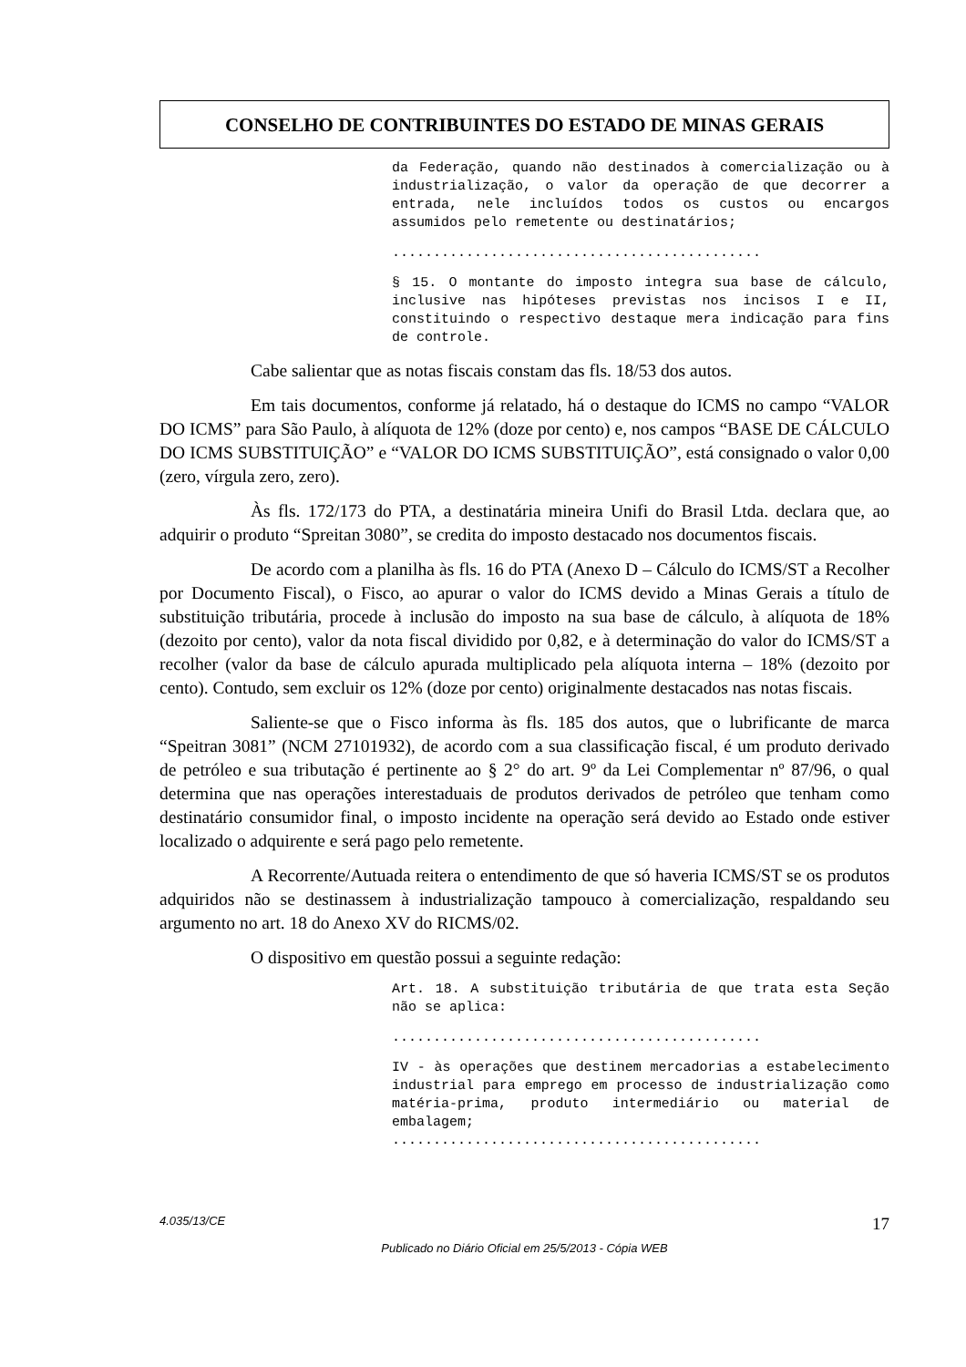CONSELHO DE CONTRIBUINTES DO ESTADO DE MINAS GERAIS
da Federação, quando não destinados à comercialização ou à industrialização, o valor da operação de que decorrer a entrada, nele incluídos todos os custos ou encargos assumidos pelo remetente ou destinatários;
.............................................
§ 15. O montante do imposto integra sua base de cálculo, inclusive nas hipóteses previstas nos incisos I e II, constituindo o respectivo destaque mera indicação para fins de controle.
Cabe salientar que as notas fiscais constam das fls. 18/53 dos autos.
Em tais documentos, conforme já relatado, há o destaque do ICMS no campo “VALOR DO ICMS” para São Paulo, à alíquota de 12% (doze por cento) e, nos campos “BASE DE CÁLCULO DO ICMS SUBSTITUIÇÃO” e “VALOR DO ICMS SUBSTITUIÇÃO”, está consignado o valor 0,00 (zero, vírgula zero, zero).
Às fls. 172/173 do PTA, a destinatária mineira Unifi do Brasil Ltda. declara que, ao adquirir o produto “Spreitan 3080”, se credita do imposto destacado nos documentos fiscais.
De acordo com a planilha às fls. 16 do PTA (Anexo D – Cálculo do ICMS/ST a Recolher por Documento Fiscal), o Fisco, ao apurar o valor do ICMS devido a Minas Gerais a título de substituição tributária, procede à inclusão do imposto na sua base de cálculo, à alíquota de 18% (dezoito por cento), valor da nota fiscal dividido por 0,82, e à determinação do valor do ICMS/ST a recolher (valor da base de cálculo apurada multiplicado pela alíquota interna – 18% (dezoito por cento). Contudo, sem excluir os 12% (doze por cento) originalmente destacados nas notas fiscais.
Saliente-se que o Fisco informa às fls. 185 dos autos, que o lubrificante de marca “Speitran 3081” (NCM 27101932), de acordo com a sua classificação fiscal, é um produto derivado de petróleo e sua tributação é pertinente ao § 2° do art. 9º da Lei Complementar nº 87/96, o qual determina que nas operações interestaduais de produtos derivados de petróleo que tenham como destinatário consumidor final, o imposto incidente na operação será devido ao Estado onde estiver localizado o adquirente e será pago pelo remetente.
A Recorrente/Autuada reitera o entendimento de que só haveria ICMS/ST se os produtos adquiridos não se destinassem à industrialização tampouco à comercialização, respaldando seu argumento no art. 18 do Anexo XV do RICMS/02.
O dispositivo em questão possui a seguinte redação:
Art. 18. A substituição tributária de que trata esta Seção não se aplica:
.............................................
IV - às operações que destinem mercadorias a estabelecimento industrial para emprego em processo de industrialização como matéria-prima, produto intermediário ou material de embalagem;
.............................................
4.035/13/CE 17
Publicado no Diário Oficial em 25/5/2013 - Cópia WEB